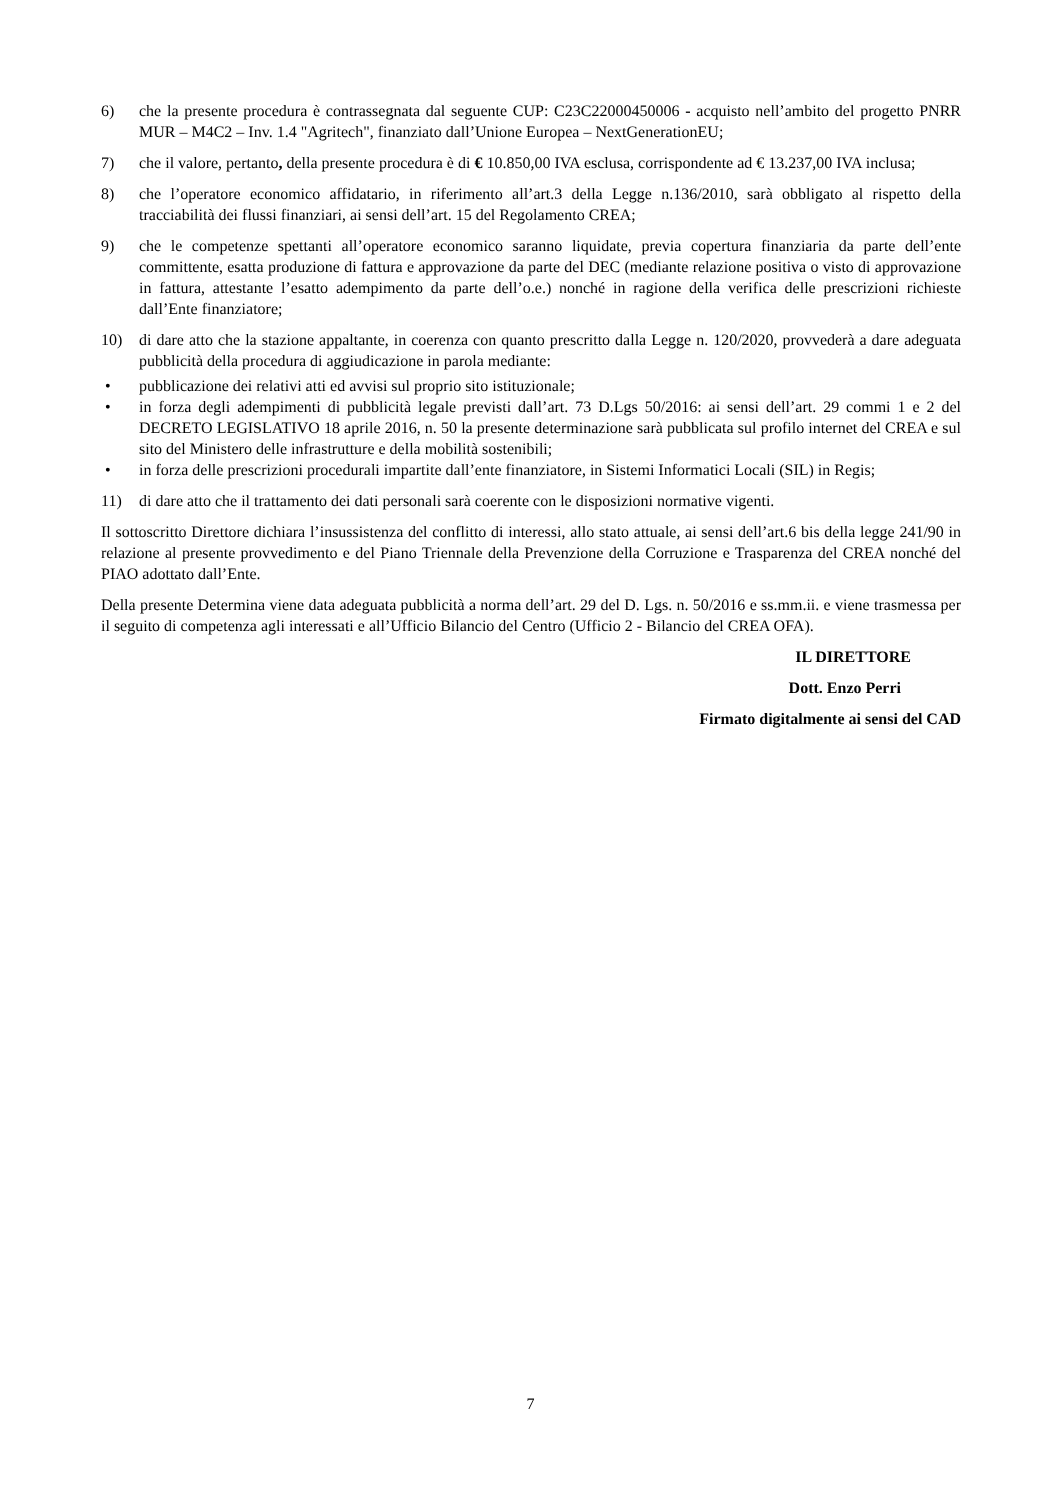6) che la presente procedura è contrassegnata dal seguente CUP: C23C22000450006 - acquisto nell’ambito del progetto PNRR MUR – M4C2 – Inv. 1.4 "Agritech", finanziato dall’Unione Europea – NextGenerationEU;
7) che il valore, pertanto, della presente procedura è di € 10.850,00 IVA esclusa, corrispondente ad € 13.237,00 IVA inclusa;
8) che l’operatore economico affidatario, in riferimento all’art.3 della Legge n.136/2010, sarà obbligato al rispetto della tracciabilità dei flussi finanziari, ai sensi dell’art. 15 del Regolamento CREA;
9) che le competenze spettanti all’operatore economico saranno liquidate, previa copertura finanziaria da parte dell’ente committente, esatta produzione di fattura e approvazione da parte del DEC (mediante relazione positiva o visto di approvazione in fattura, attestante l’esatto adempimento da parte dell’o.e.) nonché in ragione della verifica delle prescrizioni richieste dall’Ente finanziatore;
10) di dare atto che la stazione appaltante, in coerenza con quanto prescritto dalla Legge n. 120/2020, provvederà a dare adeguata pubblicità della procedura di aggiudicazione in parola mediante:
• pubblicazione dei relativi atti ed avvisi sul proprio sito istituzionale;
• in forza degli adempimenti di pubblicità legale previsti dall’art. 73 D.Lgs 50/2016: ai sensi dell’art. 29 commi 1 e 2 del DECRETO LEGISLATIVO 18 aprile 2016, n. 50 la presente determinazione sarà pubblicata sul profilo internet del CREA e sul sito del Ministero delle infrastrutture e della mobilità sostenibili;
• in forza delle prescrizioni procedurali impartite dall’ente finanziatore, in Sistemi Informatici Locali (SIL) in Regis;
11) di dare atto che il trattamento dei dati personali sarà coerente con le disposizioni normative vigenti.
Il sottoscritto Direttore dichiara l’insussistenza del conflitto di interessi, allo stato attuale, ai sensi dell’art.6 bis della legge 241/90 in relazione al presente provvedimento e del Piano Triennale della Prevenzione della Corruzione e Trasparenza del CREA nonché del PIAO adottato dall’Ente.
Della presente Determina viene data adeguata pubblicità a norma dell’art. 29 del D. Lgs. n. 50/2016 e ss.mm.ii. e viene trasmessa per il seguito di competenza agli interessati e all’Ufficio Bilancio del Centro (Ufficio 2 - Bilancio del CREA OFA).
IL DIRETTORE
Dott. Enzo Perri
Firmato digitalmente ai sensi del CAD
7